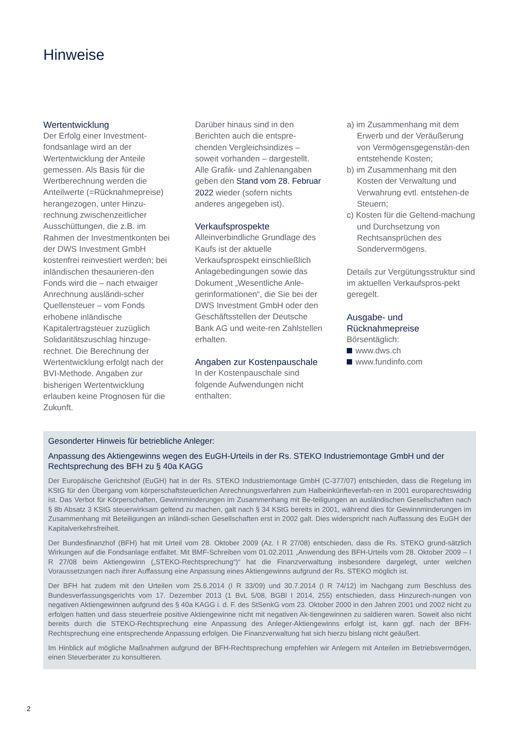Hinweise
Wertentwicklung
Der Erfolg einer Investment-fondsanlage wird an der Wertentwicklung der Anteile gemessen. Als Basis für die Wertberechnung werden die Anteilwerte (=Rücknahmepreise) herangezogen, unter Hinzu-rechnung zwischenzeitlicher Ausschüttungen, die z.B. im Rahmen der Investmentkonten bei der DWS Investment GmbH kostenfrei reinvestiert werden; bei inländischen thesaurieren-den Fonds wird die – nach etwaiger Anrechnung ausländi-scher Quellensteuer – vom Fonds erhobene inländische Kapitalertragsteuer zuzüglich Solidaritätszuschlag hinzuge-rechnet. Die Berechnung der Wertentwicklung erfolgt nach der BVI-Methode. Angaben zur bisherigen Wertentwicklung erlauben keine Prognosen für die Zukunft.
Darüber hinaus sind in den Berichten auch die entspre-chenden Vergleichsindizes – soweit vorhanden – dargestellt. Alle Grafik- und Zahlenangaben geben den Stand vom 28. Februar 2022 wieder (sofern nichts anderes angegeben ist).
Verkaufsprospekte
Alleinverbindliche Grundlage des Kaufs ist der aktuelle Verkaufsprospekt einschließlich Anlagebedingungen sowie das Dokument „Wesentliche Anle-gerinformationen“, die Sie bei der DWS Investment GmbH oder den Geschäftsstellen der Deutsche Bank AG und weite-ren Zahlstellen erhalten.
Angaben zur Kostenpauschale
In der Kostenpauschale sind folgende Aufwendungen nicht enthalten:
a) im Zusammenhang mit dem Erwerb und der Veräußerung von Vermögensgegenstän-den entstehende Kosten;
b) im Zusammenhang mit den Kosten der Verwaltung und Verwahrung evtl. entstehen-de Steuern;
c) Kosten für die Geltend-machung und Durchsetzung von Rechtsansprüchen des Sondervermögens.
Details zur Vergütungsstruktur sind im aktuellen Verkaufspros-pekt geregelt.
Ausgabe- und Rücknahmepreise
Börsentäglich:
www.dws.ch
www.fundinfo.com
Gesonderter Hinweis für betriebliche Anleger:
Anpassung des Aktiengewinns wegen des EuGH-Urteils in der Rs. STEKO Industriemontage GmbH und der Rechtsprechung des BFH zu § 40a KAGG
Der Europäische Gerichtshof (EuGH) hat in der Rs. STEKO Industriemontage GmbH (C-377/07) entschieden, dass die Regelung im KStG für den Übergang vom körperschaftsteuerlichen Anrechnungsverfahren zum Halbeinkünfteverfah-ren in 2001 europarechtswidrig ist. Das Verbot für Körperschaften, Gewinnminderungen im Zusammenhang mit Be-teiligungen an ausländischen Gesellschaften nach § 8b Absatz 3 KStG steuerwirksam geltend zu machen, galt nach § 34 KStG bereits in 2001, während dies für Gewinnminderungen im Zusammenhang mit Beteiligungen an inländi-schen Gesellschaften erst in 2002 galt. Dies widerspricht nach Auffassung des EuGH der Kapitalverkehrsfreiheit.
Der Bundesfinanzhof (BFH) hat mit Urteil vom 28. Oktober 2009 (Az. I R 27/08) entschieden, dass die Rs. STEKO grund-sätzlich Wirkungen auf die Fondsanlage entfaltet. Mit BMF-Schreiben vom 01.02.2011 „Anwendung des BFH-Urteils vom 28. Oktober 2009 – I R 27/08 beim Aktiengewinn („STEKO-Rechtsprechung“)“ hat die Finanzverwaltung insbesondere dargelegt, unter welchen Voraussetzungen nach ihrer Auffassung eine Anpassung eines Aktiengewinns aufgrund der Rs. STEKO möglich ist.
Der BFH hat zudem mit den Urteilen vom 25.6.2014 (I R 33/09) und 30.7.2014 (I R 74/12) im Nachgang zum Beschluss des Bundesverfassungsgerichts vom 17. Dezember 2013 (1 BvL 5/08, BGBl I 2014, 255) entschieden, dass Hinzurech-nungen von negativen Aktiengewinnen aufgrund des § 40a KAGG i. d. F. des StSenkG vom 23. Oktober 2000 in den Jahren 2001 und 2002 nicht zu erfolgen hatten und dass steuerfreie positive Aktiengewinne nicht mit negativen Ak-tiengewinnen zu saldieren waren. Soweit also nicht bereits durch die STEKO-Rechtsprechung eine Anpassung des Anleger-Aktiengewinns erfolgt ist, kann ggf. nach der BFH-Rechtsprechung eine entsprechende Anpassung erfolgen. Die Finanzverwaltung hat sich hierzu bislang nicht geäußert.
Im Hinblick auf mögliche Maßnahmen aufgrund der BFH-Rechtsprechung empfehlen wir Anlegern mit Anteilen im Betriebsvermögen, einen Steuerberater zu konsultieren.
2